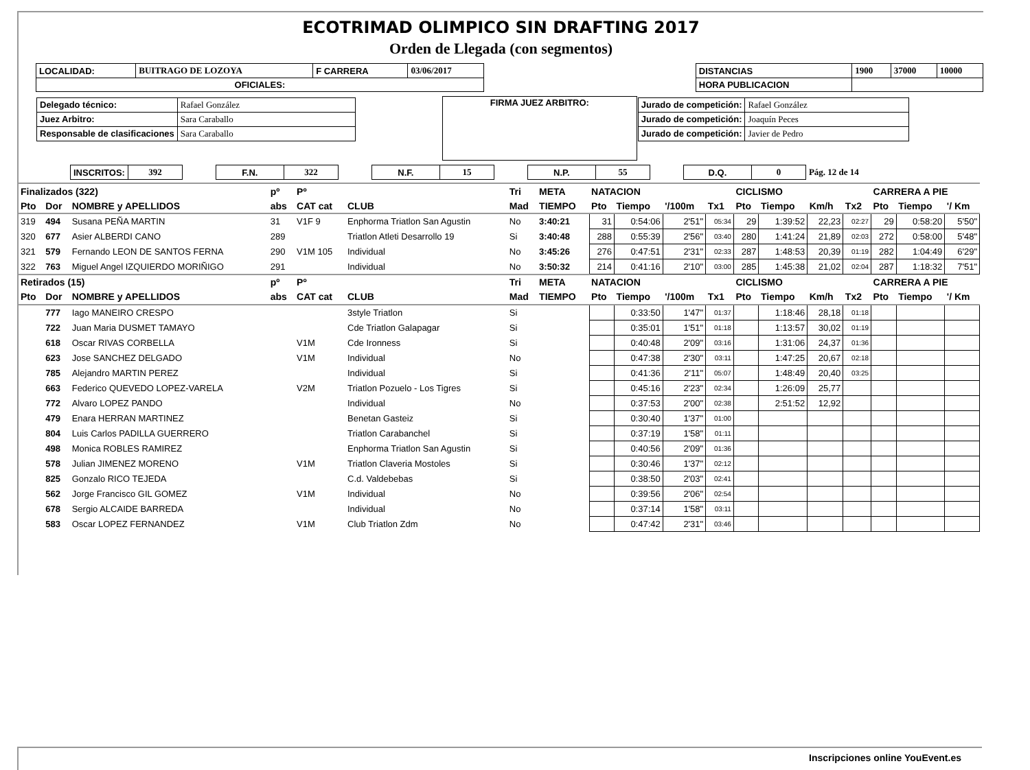ECOTRIMAD OLIMPICO SIN DRAFTING 2017
Orden de Llegada (con segmentos)
| LOCALIDAD: | BUITRAGO DE LOZOYA | F CARRERA | 03/06/2017 | | DISTANCIAS | 1900 | 37000 | 10000 |
| OFICIALES: | | | | | HORA PUBLICACION | | | |
| / Delegado técnico: / Rafael González / / Juez Arbitro: / Sara Caraballo / / Responsable de clasificaciones / Sara Caraballo / | FIRMA JUEZ ARBITRO: | / Jurado de competición: / Rafael González / / Jurado de competición: / Joaquín Peces / / Jurado de competición: / Javier de Pedro / |
| INSCRITOS: | 392 | | F.N. | 322 | | N.F. | 15 | | N.P. | 55 | | D.Q. | 0 | Pág. 12 de 14 |
| Finalizados (322) | | | pº | Pº | | Tri | META | NATACION | | | | CICLISMO | | | | CARRERA A PIE | | |
| Pto | Dor | NOMBRE y APELLIDOS | abs | CAT cat | CLUB | Mad | TIEMPO | Pto | Tiempo | '/100m | Tx1 | Pto | Tiempo | Km/h | Tx2 | Pto | Tiempo | '/ Km |
| 319 | 494 | Susana PEÑA MARTIN | 31 | V1F 9 | Enphorma Triatlon San Agustin | No | 3:40:21 | 31 | 0:54:06 | 2'51" | 05:34 | 29 | 1:39:52 | 22,23 | 02:27 | 29 | 0:58:20 | 5'50" |
| 320 | 677 | Asier ALBERDI CANO | 289 | | Triatlon Atleti Desarrollo 19 | Si | 3:40:48 | 288 | 0:55:39 | 2'56" | 03:40 | 280 | 1:41:24 | 21,89 | 02:03 | 272 | 0:58:00 | 5'48" |
| 321 | 579 | Fernando LEON DE SANTOS FERNA | 290 | V1M 105 | Individual | No | 3:45:26 | 276 | 0:47:51 | 2'31" | 02:33 | 287 | 1:48:53 | 20,39 | 01:19 | 282 | 1:04:49 | 6'29" |
| 322 | 763 | Miguel Angel IZQUIERDO MORIÑIGO | 291 | | Individual | No | 3:50:32 | 214 | 0:41:16 | 2'10" | 03:00 | 285 | 1:45:38 | 21,02 | 02:04 | 287 | 1:18:32 | 7'51" |
| Retirados (15) | | | pº | Pº | | Tri | META | NATACION | | | | CICLISMO | | | | CARRERA A PIE | | |
| Pto | Dor | NOMBRE y APELLIDOS | abs | CAT cat | CLUB | Mad | TIEMPO | Pto | Tiempo | '/100m | Tx1 | Pto | Tiempo | Km/h | Tx2 | Pto | Tiempo | '/ Km |
| | 777 | Iago MANEIRO CRESPO | | | 3style Triatlon | Si | | | 0:33:50 | 1'47" | 01:37 | | 1:18:46 | 28,18 | 01:18 | | | |
| | 722 | Juan Maria DUSMET TAMAYO | | | Cde Triatlon Galapagar | Si | | | 0:35:01 | 1'51" | 01:18 | | 1:13:57 | 30,02 | 01:19 | | | |
| | 618 | Oscar RIVAS CORBELLA | | V1M | Cde Ironness | Si | | | 0:40:48 | 2'09" | 03:16 | | 1:31:06 | 24,37 | 01:36 | | | |
| | 623 | Jose SANCHEZ DELGADO | | V1M | Individual | No | | | 0:47:38 | 2'30" | 03:11 | | 1:47:25 | 20,67 | 02:18 | | | |
| | 785 | Alejandro MARTIN PEREZ | | | Individual | Si | | | 0:41:36 | 2'11" | 05:07 | | 1:48:49 | 20,40 | 03:25 | | | |
| | 663 | Federico QUEVEDO LOPEZ-VARELA | | V2M | Triatlon Pozuelo - Los Tigres | Si | | | 0:45:16 | 2'23" | 02:34 | | 1:26:09 | 25,77 | | | | |
| | 772 | Alvaro LOPEZ PANDO | | | Individual | No | | | 0:37:53 | 2'00" | 02:38 | | 2:51:52 | 12,92 | | | | |
| | 479 | Enara HERRAN MARTINEZ | | | Benetan Gasteiz | Si | | | 0:30:40 | 1'37" | 01:00 | | | | | | | |
| | 804 | Luis Carlos PADILLA GUERRERO | | | Triatlon Carabanchel | Si | | | 0:37:19 | 1'58" | 01:11 | | | | | | | |
| | 498 | Monica ROBLES RAMIREZ | | | Enphorma Triatlon San Agustin | Si | | | 0:40:56 | 2'09" | 01:36 | | | | | | | |
| | 578 | Julian JIMENEZ MORENO | | V1M | Triatlon Claveria Mostoles | Si | | | 0:30:46 | 1'37" | 02:12 | | | | | | | |
| | 825 | Gonzalo RICO TEJEDA | | | C.d. Valdebebas | Si | | | 0:38:50 | 2'03" | 02:41 | | | | | | | |
| | 562 | Jorge Francisco GIL GOMEZ | | V1M | Individual | No | | | 0:39:56 | 2'06" | 02:54 | | | | | | | |
| | 678 | Sergio ALCAIDE BARREDA | | | Individual | No | | | 0:37:14 | 1'58" | 03:11 | | | | | | | |
| | 583 | Oscar LOPEZ FERNANDEZ | | V1M | Club Triatlon Zdm | No | | | 0:47:42 | 2'31" | 03:46 | | | | | | | |
Inscripciones online YouEvent.es